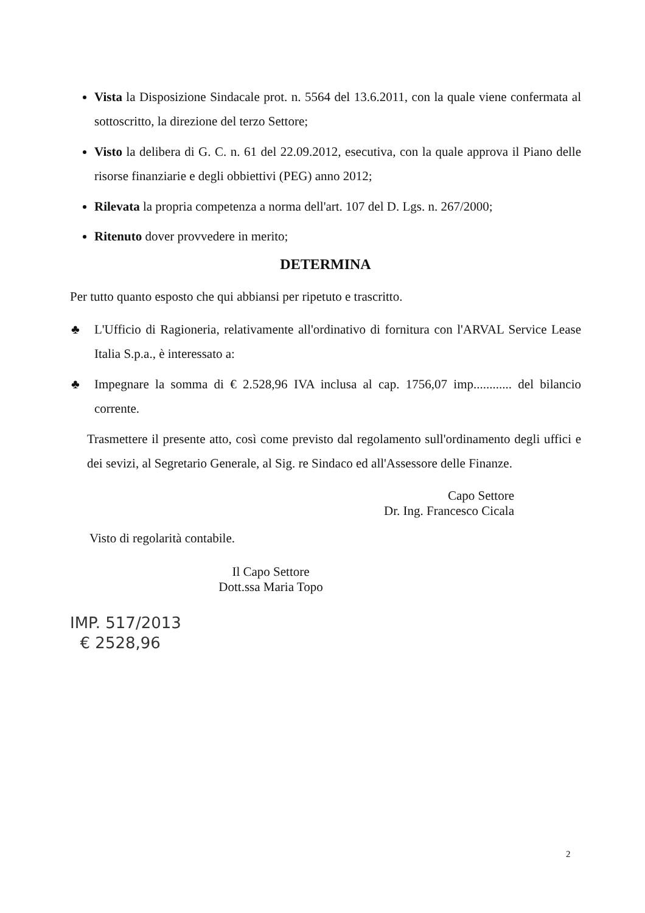Vista la Disposizione Sindacale prot. n. 5564 del 13.6.2011, con la quale viene confermata al sottoscritto, la direzione del terzo Settore;
Visto la delibera di G. C. n. 61 del 22.09.2012, esecutiva, con la quale approva il Piano delle risorse finanziarie e degli obbiettivi (PEG) anno 2012;
Rilevata la propria competenza a norma dell'art. 107 del D. Lgs. n. 267/2000;
Ritenuto dover provvedere in merito;
DETERMINA
Per tutto quanto esposto che qui abbiansi per ripetuto e trascritto.
♣ L'Ufficio di Ragioneria, relativamente all'ordinativo di fornitura con l'ARVAL Service Lease Italia S.p.a., è interessato a:
♣ Impegnare la somma di € 2.528,96 IVA inclusa al cap. 1756,07 imp............ del bilancio corrente.
Trasmettere il presente atto, così come previsto dal regolamento sull'ordinamento degli uffici e dei sevizi, al Segretario Generale, al Sig. re Sindaco ed all'Assessore delle Finanze.
Capo Settore
Dr. Ing. Francesco Cicala
Visto di regolarità contabile.
Il Capo Settore
Dott.ssa Maria Topo
IMP. 517/2013
€ 2528,96
2